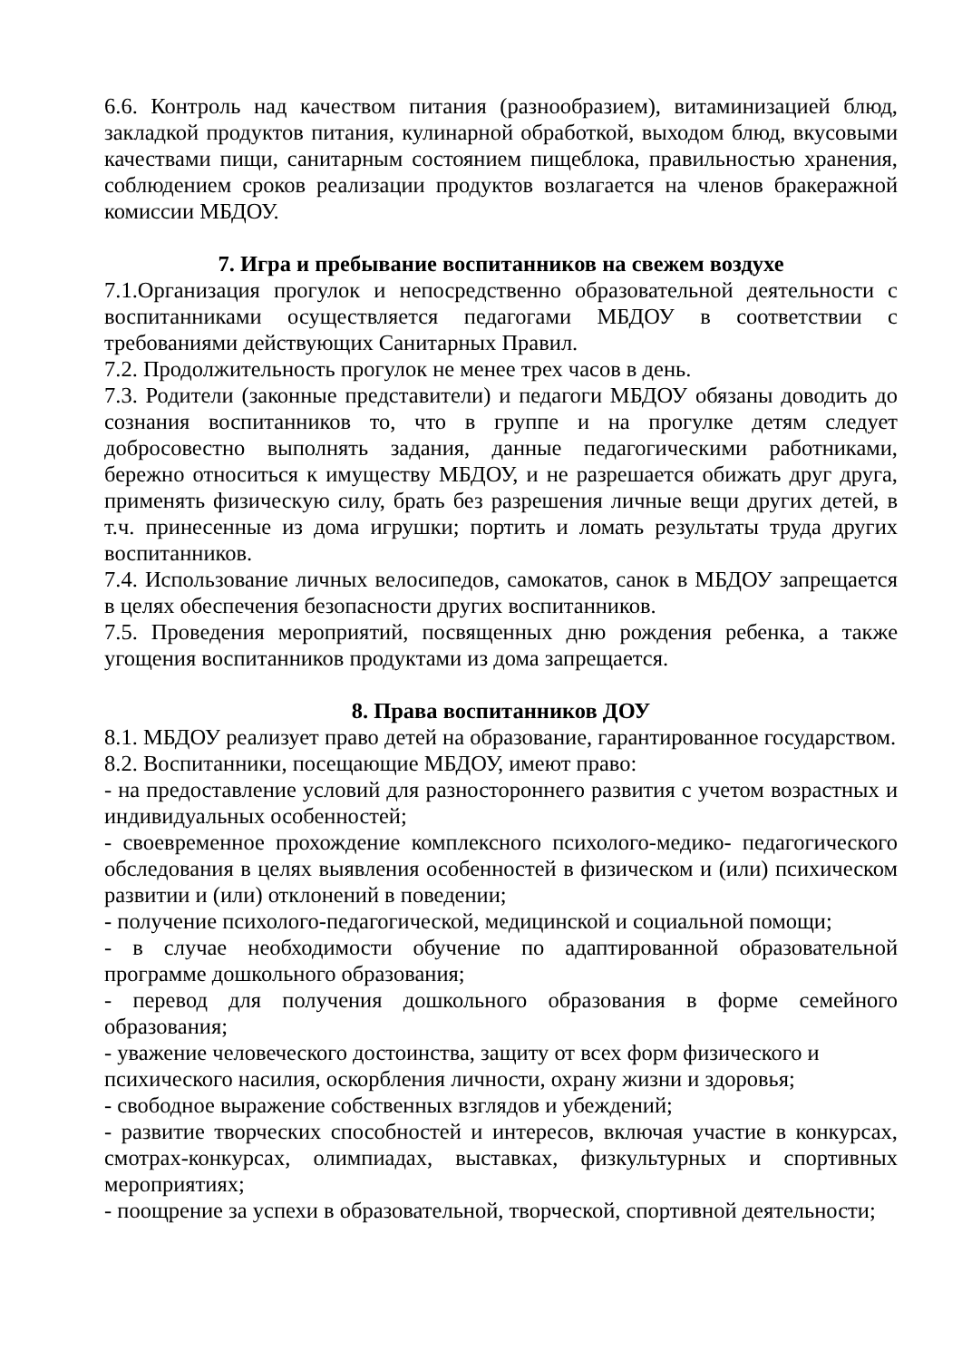6.6. Контроль над качеством питания (разнообразием), витаминизацией блюд, закладкой продуктов питания, кулинарной обработкой, выходом блюд, вкусовыми качествами пищи, санитарным состоянием пищеблока, правильностью хранения, соблюдением сроков реализации продуктов возлагается на членов бракеражной комиссии МБДОУ.
7. Игра и пребывание воспитанников на свежем воздухе
7.1.Организация прогулок и непосредственно образовательной деятельности с воспитанниками осуществляется педагогами МБДОУ в соответствии с требованиями действующих Санитарных Правил.
7.2. Продолжительность прогулок не менее трех часов в день.
7.3. Родители (законные представители) и педагоги МБДОУ обязаны доводить до сознания воспитанников то, что в группе и на прогулке детям следует добросовестно выполнять задания, данные педагогическими работниками, бережно относиться к имуществу МБДОУ, и не разрешается обижать друг друга, применять физическую силу, брать без разрешения личные вещи других детей, в т.ч. принесенные из дома игрушки; портить и ломать результаты труда других воспитанников.
7.4. Использование личных велосипедов, самокатов, санок в МБДОУ запрещается в целях обеспечения безопасности других воспитанников.
7.5. Проведения мероприятий, посвященных дню рождения ребенка, а также угощения воспитанников продуктами из дома запрещается.
8. Права воспитанников ДОУ
8.1. МБДОУ реализует право детей на образование, гарантированное государством.
8.2. Воспитанники, посещающие МБДОУ, имеют право:
- на предоставление условий для разностороннего развития с учетом возрастных и индивидуальных особенностей;
- своевременное прохождение комплексного психолого-медико- педагогического обследования в целях выявления особенностей в физическом и (или) психическом развитии и (или) отклонений в поведении;
- получение психолого-педагогической, медицинской и социальной помощи;
- в случае необходимости обучение по адаптированной образовательной программе дошкольного образования;
- перевод для получения дошкольного образования в форме семейного образования;
- уважение человеческого достоинства, защиту от всех форм физического и психического насилия, оскорбления личности, охрану жизни и здоровья;
- свободное выражение собственных взглядов и убеждений;
- развитие творческих способностей и интересов, включая участие в конкурсах, смотрах-конкурсах, олимпиадах, выставках, физкультурных и спортивных мероприятиях;
- поощрение за успехи в образовательной, творческой, спортивной деятельности;